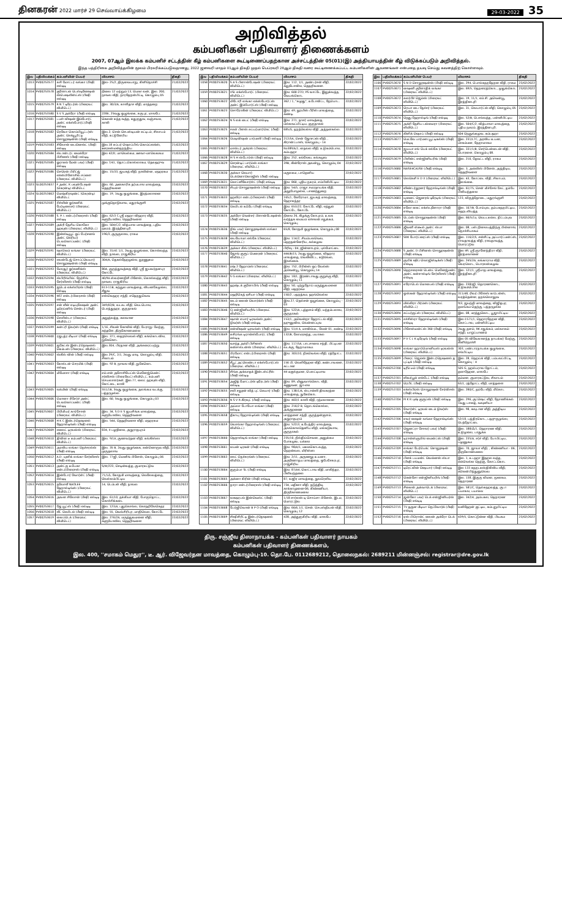தினகரன் 2022 மார்ச் 29 செவ்வாய்க்கிழமை
29-03-2022 35
அறிவித்தல்
கம்பனிகள் பதிவாளர் திணைக்களம்
2007, 07ஆம் இலக்க கம்பனிச் சட்டத்தின் கீழ் கம்பனிகளை கூட்டிணைப்பதற்கான அச்சட்டத்தின் 05(01)(இ) அத்தியாயத்தின் கீழ் விடுக்கப்படும் அறிவித்தல்.
இந்த பத்திரிகை அறிவித்தலின் மூலம் பிரசுரிக்கப்படுவதானது, 2022 ஜனவரி மாதம் 01ஆம் திகதி முதல் பெப்ரவரி 28ஆம் திகதி வரை கூட்டிணைக்கப்பட்ட கம்பனிகளின் ஆவணங்கள் என்பதை தயவு செய்து கவனத்திற் கொள்ளவும்.
| இல | பதிவிலக்கம் | கம்பனியின் பெயர் | விலாசம் | திகதி |
| --- | --- | --- | --- | --- |
| 1013 | PV00253577 | சுசி மோட்டர் லங்கா (பீஷீ) எல்டிடி | இல- 25/2, திருவையாறு, கிளிநொச்சி | 21/02/2022 |
| 1014 | PV00253578 | குளோபல் டெஸ்டினேஷன் ஸ்பெஷலிஸ்ட்ஸ் (பீஷீ) எல்டிடி | நிலை 12 மற்றும் 13, மெகா வன், இல. 200, நாவல வீதி, நாரஹேன்பிட்டி, கொழும்பு 05 | 21/02/2022 |
| 1015 | PV00253579 | R N T டிரேடர்ஸ் (பிரைவட் லிமிடெட்) | இல. 30/3/A, காளிதாச வீதி, மாத்தறை | 21/02/2022 |
| 1016 | PV00253580 | S V S அக்ரோ (பீஷீ) எல்டிடி | 228E, 25வது ஒழுங்கை, சுருபுர, மாலபே. | 21/02/2022 |
| 1017 | PV00253581 | டபள் விஷன் இம்போர்ட் அன்ட் எக்ஸ்போர்ட்(பீஷீ) எல்டிடி | கெலன் கந்த வத்த, கதுருதுவ, வஞ்சவல, காலி | 21/02/2022 |
| 1018 | PV00253582 | ரெவோ கொம்பியூட்டர்ஸ் அன்ட் செக்யூரிட்டி சொலூஷன்ஸ் (பீஷீ) எல்டிடி | இல.2, சென்.செபஸ்டியன் கட்டிடம், சிலாபம் வீதி, கட்டுனேரிய | 21/02/2022 |
| 1019 | PV00253583 | சிலோன் பைனெஸ்ட் (பீஷீ) எல்டிடி | இல.18 சுப்பர் ஷொப்பிங் கொம்ப்ளக்ஸ், ஊரகஸ்மன்ஹந்திய | 21/02/2022 |
| 1020 | PV00253584 | ஸ்டான்டர்ட் மைக்ரோ பிசினஸ் (பீஷீ) எல்டிடி | இல 42/D, மாவெல்கம, ஊவா-மாவெலகம | 21/02/2022 |
| 1021 | PV00253585 | ஓராகல் மேன் பவர் (பீஷீ) எல்டிடி | இல 7/41, தொட்டகொல்லாகம, தெவஹுவ | 21/02/2022 |
| 1022 | PV00253586 | செரென் பிரிட்ஜ் எக்ஸ்பிளோசிவ் சப்ளை (பிரைவட் லிமிடெட்) | இல. 15/33, ஜயகத் வீதி, நாவின்ன, மஹரகம | 21/02/2022 |
| 1023 | GL00253637 | F அன்ட் K பவுன்டேஷன் (கெரன்டி) லிமிடெட் | இல. 60, அனகாரிக தர்மபால மாவத்தை, தெஹிவளை | 22/02/2022 |
| 1024 | GL00253662 | மெஷ்கிரவுண்ட் (கெரன்டி) லிமிடெட் | இல. 19, 1வது ஒழுங்கை, இரத்மலானை | 22/02/2022 |
| 1025 | PV00253587 | ரிச்வின் ஓர்கனிக் பேர்டிலைசர் (பிரைவட் லிமிடெட்) | முக்குதொடுவாவ, மதுரங்குளி | 22/02/2022 |
| 1026 | PV00253588 | S. P. I. என்டர்பிரைசஸ் (பீஷீ) எல்டிடி | இல. 62/3 C ஸ்ரீ மஹா விஹார வீதி, களுபோவில, தெஹிவளை | 22/02/2022 |
| 1027 | PV00253589 | அக்ரி தேசிய கொகோ ஹவுஸ் (பிரைவட் லிமிடெட்) | இல. 504/C/2, வித்யால மாவத்தை, புதிய நகரம், இரத்தினபுரி. | 22/02/2022 |
| 1028 | PV00253590 | இன்ஸ்டியூட் ஒப் பேர்சனல் அன்ட் கெரியர் டெவலொப்மன்ட் (பீஷீ) எல்டிடி | 196/3, குருகுலாவ, ராகம | 22/02/2022 |
| 1029 | PV00253591 | ஷாலெம் லங்கா (பிரைவட் லிமிடெட்) | இல. 31/41 1/1, 2வது ஒழுங்கை, கொஸ்வத்த வீதி, நாவல, ராஜகிரிய | 22/02/2022 |
| 1030 | PV00253592 | எவன்டேஜ் சொப்ட்வெயார் சொலூஷன்ஸ் (பீஷீ) எல்டிடி | 304/A, தெகல்ஹேமுல்ல, லூணுகம | 22/02/2022 |
| 1031 | PV00253593 | மோஆர் ஓர்கனிக்ஸ் (பிரைவட் லிமிடெட்) | 80A, குருந்துவத்தை வீதி, ஸ்ரீ ஜயவர்தனபுர கோட்டே | 22/02/2022 |
| 1032 | PV00253594 | ஸ்பிரிங்பீல்ட் நேர்சிங் சேர்விசஸ் (பீஷீ) எல்டிடி | 40/9A ஸ்வர்ணதிசி பிளேஸ், கொஸ்வத்த வீதி, நாவல, ராஜகிரிய | 22/02/2022 |
| 1033 | PV00253595 | ஐடெம் எக்ஸ்பிரஸ் (பீஷீ) எல்டிடி | 613-11B, கந்துல மாவத்தை, லியனகேமுல்ல, சீதுவ | 22/02/2022 |
| 1034 | PV00253596 | NST என்டர்பிரைசஸ் (பீஷீ) எல்டிடி | எஸ்வெஹர சந்தி, எஹெதுவெவ | 22/02/2022 |
| 1035 | PV00253597 | சன் வீன் எடியுகேஷன் அன்ட் டிரெய்னிங் சென்டர் (பீஷீ) எல்டிடி | 349/02/B, வடகட வீதி, வெடபொல, பொத்துஹர, குருநாகல் | 22/02/2022 |
| 1036 | PV00253598 | செலிஸ்டா (பிரைவட் லிமிடெட்) | அலுத்வத்த, கலவான | 22/02/2022 |
| 1037 | PV00253599 | கன்ட்ரி டுவர்ஸ் (பீஷீ) எல்டிடி | 1/1E, சிவன் கோவில் வீதி, பேராறு- மேற்கு, கந்தளே, திருகோணமலை | 22/02/2022 |
| 1038 | PV00253600 | ரஜபுத்ர மீடியா (பீஷீ) எல்டிடி | இல. 371, ஹைலெவல் வீதி, கங்கொடவில, நுகேகொட | 22/02/2022 |
| 1039 | PV00253601 | ஐகேட்ஸ் இன்டர்நெஷனல் கெம்பஸ் (பிரைவட் லிமிடெட்) | இல.304, பிரதான வீதி, அக்கரைப்பற்று | 22/02/2022 |
| 1040 | PV00253602 | ஸ்கில் வின் (பீஷீ) எல்டிடி | இல 29/C, 2/1, 2வது மாடி, கொழும்பு வீதி, சிலாபம் | 22/02/2022 |
| 1041 | PV00253603 | கோல்டன் செரமிக் (பீஷீ) எல்டிடி | இல. 92 B, நாவல வீதி, நுகேகொட | 22/02/2022 |
| 1042 | PV00253604 | மிமோசா (பீஷீ) எல்டிடி | எம்.என் அசோசியேட்ஸ் மெனேஜ்மென்ட் சர்விசஸ் (பிரைவேட்) லிமிடெட், கம்பனி செயலாளர்கள், இல.77, லைட் ஹவுஸ் வீதி, கோட்டை, காலி | 22/02/2022 |
| 1043 | PV00253605 | லக்மின் (பீஷீ) எல்டிடி | 551/1B, 3வது ஒழுங்கை, தலங்கம வடக்கு, பத்தரமுல்ல | 22/02/2022 |
| 1044 | PV00253606 | மொனா ரிசேர்ச் அன்ட் டெவலொப்மன்ட் (பீஷீ) எல்டிடி | இல. 60, 5வது ஒழுங்கை, கொழும்பு 03 | 22/02/2022 |
| 1045 | PV00253607 | பிரிமியர் கார்சோன் (பிரைவட் லிமிடெட்) | இல. 34, S D E S ஜயசிங்க மாவத்தை, களுபோவில, தெஹிவளை | 22/02/2022 |
| 1046 | PV00253608 | H K C இன்டர்நெஷனல் ஹோல்டிங்ஸ் (பீஷீ) எல்டிடி | இல. 54A, தெஹிவளை வீதி, மஹரகம | 22/02/2022 |
| 1047 | PV00253609 | எலைட் டிரவல்ஸ் (பிரைவட் லிமிடெட்) | 834, II பழநிலை, அநுராதபுரம் | 22/02/2022 |
| 1048 | PV00253610 | திவின டீ கம்பனி (பிரைவட் லிமிடெட்) | இல. 9/1A, குணவர்தன வீதி, கல்கிஸ்ஸ | 22/02/2022 |
| 1049 | PV00253611 | அரலிய லங்கா நெச்சரல்ஸ் (பீஷீ) எல்டிடி | இல. 35 B, 2வது ஒழுங்கை, கன்னொருவ வீதி, முருதலாவ | 22/02/2022 |
| 1050 | PV00253612 | A.D. யுனிக் லங்கா சேர்விசஸ் (பீஷீ) எல்டிடி | இல. 77ஜி, மெனிங் பிளேஸ், கொழும்பு 06 | 22/02/2022 |
| 1051 | PV00253613 | அன்ட்ரு உபேகா என்டர்பிரைசஸ் (பீஷீ) எல்டிடி | S/W/223, செடின்வத்த, குமாரகட்டுவ | 22/02/2022 |
| 1052 | PV00253614 | இன்டோர் வோர்ள்ட் (பீஷீ) எல்டிடி | 71/1ஃ, கோதமி மாவத்தை, வெலேவத்தை, வெல்லம்பிட்டிய | 22/02/2022 |
| 1053 | PV00253615 | நவோலீ NAOLEE ஹோல்டிங்ஸ் (பிரைவட் லிமிடெட்) | 14, டெம்பள் வீதி, நாவல | 22/02/2022 |
| 1054 | PV00253616 | அவன சிலோன் (பீஷீ) எல்டிடி | இல. 61/10, தக்கியா வீதி, போருதொட்ட, கொச்சிக்கடை | 22/02/2022 |
| 1055 | PV00253617 | ஜே யூட்ஸ் (பீஷீ) எல்டிடி | இல. 123/A, புதுகொல்ல, கொஹிலேகெதர | 22/02/2022 |
| 1056 | PV00253618 | லீட் கெபிடல் (பீஷீ) எல்டிடி | இல. 55, வெல்சிரிபுர, மாதிவெல, கோட்டே | 22/02/2022 |
| 1057 | PV00253619 | லைப்டெக் (பிரைவட் லிமிடெட்) | இல. 276/2A, மருத்துவமனை வீதி, களுபோவில, தெஹிவளை | 22/02/2022 |
| இல | பதிவிலக்கம் | கம்பனியின் பெயர் | விலாசம் | திகதி |
| --- | --- | --- | --- | --- |
| 1058 | PV00253620 | S A S பிளான்டேஷன் (பிரைவட் லிமிடெட்) | இல. 112, 1/1, அண்டர்சன் வீதி, கலுபோவில, தெஹிவளை. | 22/02/2022 |
| 1059 | PV00253621 | USL எக்ஸ்போர்ட் (பிரைவட் லிமிடெட்) | இல. 600-27D, PS வாட்டே, இலுக்வத்த, வேயங்கொட | 22/02/2022 |
| 1060 | PV00253622 | மிடோரி லங்கா எக்ஸ்போர்ட்ஸ் அன்ட் இம்போர்ட்ஸ் (பீஷீ) எல்டிடி | 362 / 1, "சுமுது", உடோவிட்ட, நேபொட. | 22/02/2022 |
| 1061 | PV00253623 | சொரோகின் (பிரைவட் லிமிடெட்) | இல. 49, லூயிஸ் பீரிஸ் மாவத்தை, கண்டி. | 22/02/2022 |
| 1062 | PV00253624 | N S லக் பைட் (பீஷீ) எல்டிடி | இல. 271, நாசர் மாவத்தை, மல்லவப்பிட்டிய, குருநாகல் | 22/02/2022 |
| 1063 | PV00253625 | ஈகள் பிளஸ் சுப்பர்மார்கெட் (பீஷீ) எல்டிடி | 685/G, ஹந்வெல்ல வீதி, அத்தனகல்ல. | 22/02/2022 |
| 1064 | PV00253626 | மெடிவிஷன் பார்மஸி (பீஷீ) எல்டிடி | 212/5A, சென் ஜோசப்ஸ் வீதி, , கிரான்ட்பாஸ், கொழும்பு - 14 | 22/02/2022 |
| 1065 | PV00253627 | மாஸ்டர் அக்ரஸ் (பிரைவட் லிமிடெட்) | No389/A/1, நைவல வீதி, உடுகம்பொல, கம்பஹா | 22/02/2022 |
| 1066 | PV00253628 | M S H ஸ்டோர்ஸ் (பீஷீ) எல்டிடி | இல. 252, கல்லேவ, கல்கமுவ | 22/02/2022 |
| 1067 | PV00253629 | செரன்டிப் பார்ம்ஸ் லங்கா (பிரைவட் லிமிடெட்) | 39B, கின்ரோஸ் அவன்யூ, கொழும்பு 04 | 22/02/2022 |
| 1068 | PV00253630 | அக்வா கெயார் டெக்னொலொஜிஸ் (பீஷீ) எல்டிடி | மகுலகம, பாதெனிய | 22/02/2022 |
| 1069 | PV00253631 | கொட்ஸீவோர்ள்ட் (பீஷீ) எல்டிடி | இல. 860, புதிய நகரம், எம்பிலிபிட்டிய | 22/02/2022 |
| 1070 | PV00253632 | சியும் சொலூஷன்ஸ் (பீஷீ) எல்டிடி | இல. 54/5, ராஜா சமரநாயக்க வீதி, அலுபோமுல்ல, பாணந்துறை | 22/02/2022 |
| 1071 | PV00253633 | ஹவிரா என்டர்பிரைசஸ் (பீஷீ) எல்டிடி | 165/1, லேரோமா, ஜயகத் மாவத்தை, ஹோகந்தர | 22/02/2022 |
| 1072 | PV00253634 | கெபிடல் கஃபே (பீஷீ) எல்டிடி | இல. 653/22, கோட்டே வீதி, எத்துல் கோட்டே, கோட்டே | 22/02/2022 |
| 1073 | PV00253635 | அக்ரோ வென்சர் பிளான்டேஷன்ஸ் (பீஷீ) எல்டிடி | நிலை 26, கிழக்கு கோபுரம், உலக வர்த்தக மையம் எச்சலன் சதுக்கம், கொழும்பு | 22/02/2022 |
| 1074 | PV00253636 | நிவ் பவர் சொலூஷன்ஸ் லங்கா (பீஷீ) எல்டிடி | 65/8, கோதமி ஒழுங்கை, கொழும்பு 08 | 22/02/2022 |
| 1075 | PV00253638 | பையோமா.எல்கே (பிரைவட் லிமிடெட்) | இல. 114/2, சியம்பலவெவ, மஹநன்னேரிய, கல்கமுவ | 22/02/2022 |
| 1076 | PV00253639 | அக்வா கிங் (பிரைவட் லிமிடெட்) | பிரிவு - 04, ஜின்னாபுரம், புல்மோட்டை | 22/02/2022 |
| 1077 | PV00253640 | ஜோவ் குரூப் மெரைன் (பிரைவட் லிமிடெட்) | 444/B/15, 2வது ஒழுங்கை, விஹார மாவத்தை, வெலிவிட்ட, கடுவெல, இலங்கை. | 22/02/2022 |
| 1078 | PV00253641 | ரஷ் 2 ஹோம்ஸ் (பிரைவட் லிமிடெட்) | இல. 752, பிரின்ஸ் ஒப் வேல்ஸ் அவென்யூ, கொழும்பு 14 | 22/02/2022 |
| 1079 | PV00253642 | S G லங்கா (பிரைவட் லிமிடெட்) | இல. 18/1, இரண்டாவது குறுக்கு வீதி, கொழும்பு 11 | 22/02/2022 |
| 1080 | PV00253643 | ஹஷ்டக் குளோபிங் (பீஷீ) எல்டிடி | இல. 50, புற்றுநோய் மருத்துவமனை வீதி, மஹரகம | 22/02/2022 |
| 1081 | PV00253644 | மஹிகெத் ஏசியா (பீஷீ) எல்டிடி | 150/2, பஹத்கம, ஹங்வெல்ல | 22/02/2022 |
| 1082 | PV00253645 | டைம் லைன் வொர்க்ஸ் (பீஷீ) எல்டிடி | இல.27, நெல்சன் ஒழுங்கை, கொழும்பு - 03 | 22/02/2022 |
| 1083 | PV00253646 | CJ என்ஜினியரிங் (பிரைவட் லிமிடெட்) | இல. 522/A, புத்தளம் வீதி, யந்தம்பலாவ, குருநாகல் | 22/02/2022 |
| 1084 | PV00253647 | ஷான் எயார் டிரவல்ஸ் அன்ட் டுவர்ஸ் (பீஷீ) எல்டிடி | 153/1, அவென்றா ஹோட்டல் வீதி, ஹுனுவில, வென்னப்புவ | 22/02/2022 |
| 1085 | PV00253648 | என்விஷன் டிரவல்ஸ் (பீஷீ) எல்டிடி | இல. 51/4 A, மாவில்மட, லேன் 01, கண்டி | 22/02/2022 |
| 1086 | PV00253649 | சுசிரங்க டிரான்ஸ்போர்ட் (பீஷீ) எல்டிடி | 132/B, கோமரகந்த, பயாகல | 22/02/2022 |
| 1087 | PV00253650 | வசந்த அக்ரி பிசினஸ் கன்சால்டன்ஸ் (பிரைவட் லிமிடெட்) | இல. 117/5A, பாடசாலை சந்தி, பிட்டிபன வடக்கு, ஹோமாகம. | 22/02/2022 |
| 1088 | PV00253651 | பிரமோட் என்டர்பிரைசஸ் (பீஷீ) எல்டிடி | இல. 303/10, நிகவெல்ல வீதி, ரத்தோட்ட | 22/02/2022 |
| 1089 | PV00253652 | சீபூட் அட்லெண்டா எக்ஸ்போர்ட்ஸ் (பிரைவட் லிமிடெட்) | 156 பி, வெலிஹேன வீதி, கண்டாவளை, கட்டான | 22/02/2022 |
| 1090 | PV00253653 | சிங்க அக்வாதக் இன்டஸ்ட்ரீஸ் (பீஷீ) எல்டிடி | 44 மகுல்தமன, பெலட்டியாவ | 22/02/2022 |
| 1091 | PV00253654 | அஜித் மோட்டர்ஸ் டிரேடர்ஸ் (பீஷீ) எல்டிடி | இல. 89, மினுவாங்கொட வீதி, கணுவன, ஜா-எல | 22/02/2022 |
| 1092 | PV00253655 | சவி சலூன் வித் புட் கெயார் (பீஷீ) எல்டிடி | இல. 138/1/A, ஸ்டான்லி திலகரத்ன மாவத்தை, நுகேகொட | 22/02/2022 |
| 1093 | PV00253656 | N S V R கிரவுட் (பீஷீ) எல்டிடி | இல. 403/1 காலி வீதி, ரத்மலானை | 22/02/2022 |
| 1094 | PV00253657 | அய்லா டோயோ லங்கா (பீஷீ) எல்டிடி | இல. 216/2 B, தொடங்கொல்ல, அக்குறணை | 22/02/2022 |
| 1095 | PV00253658 | தீகாயு ஹோல்டிங்ஸ் (பீஷீ) எல்டிடி | மாத்தளை சந்தி, குருந்தன்குளம், அநுராதபுரம் | 22/02/2022 |
| 1096 | PV00253659 | வொல்கா ஹோல்டிங்ஸ் (பிரைவட் லிமிடெட்) | இல. 522/3, உபேந்திர மாவத்தை, அலகொலதெனிய வீதி, மல்கடுவாவ, குருநாகல் | 22/02/2022 |
| 1097 | PV00253660 | ஹொஸ்டிங் லங்கா (பீஷீ) எல்டிடி | 235/10, நில்திய்செவன, அனுக்கம போகமுவ, யக்கல | 22/02/2022 |
| 1098 | PV00253661 | லயன் டிரகன் (பீஷீ) எல்டிடி | இல. 98/A/1, மகலகொடவத்த, ஹென்வல, மிரிஸ்ஸ | 22/02/2022 |
| 1099 | PV00253663 | எலட் நெச்சுரல்ஸ் (பிரைவட் லிமிடெட்) | இல. 2/11, அருணலு உயனா, அருணோதய மாவத்தை, ஒபேசேகரபுர, ராஜகிரிய | 22/02/2022 |
| 1100 | PV00253664 | குரும்பா SL (பீஷீ) எல்டிடி | இல. 87/A4, கொட்டாவ வீதி, மாகிந்தர, பிலியந்தலை | 22/02/2022 |
| 1101 | PV00253665 | அக்னா கிரின் (பீஷீ) எல்டிடி | 87, வஜிர மாவத்தை, நுவரெலிய | 22/02/2022 |
| 1102 | PV00253666 | நாரா என்டர்பிரைசஸ் (பீஷீ) எல்டிடி | 734, மதினா வீதி, நடுத்தீவு, காக்காமுனை-06, கிண்ணியா, திருகோணமலை | 22/02/2022 |
| 1103 | PV00253667 | லக்ஷரபல் இன்வெஸ்ட் (பீஷீ) எல்டிடி | 1/18 சார்லஸ் டி சொய்சா பிளேஸ், இடம, மொரட்டுவ | 22/02/2022 |
| 1104 | PV00253668 | பேர்ஜிவொன் B P O (பீஷீ) எல்டிடி | இல. 66/6,1/1, சென். செபஸ்தியன் வீதி, கொழும்பு 12 | 22/02/2022 |
| 1105 | PV00253669 | சிஷிசிரிட்டி இன்டர்நெஷனல் (பிரைவட் லிமிடெட்) | 428, அத்துருகிரிய வீதி, மாலபே | 22/02/2022 |
| இல | பதிவிலக்கம் | கம்பனியின் பெயர் | விலாசம் | திகதி |
| --- | --- | --- | --- | --- |
| 1106 | PV00253670 | S N D சொலூஷன்ஸ் (பீஷீ) எல்டிடி | இல. 294, பொல்கஹஹேன வீதி, ராகம | 23/02/2022 |
| 1107 | PV00253671 | ஷைனி குளோதிக் லங்கா (பிரைவட் லிமிடெட்) | இல. 69/5, ஹெனரத்கொட, முதுங்கொட | 23/02/2022 |
| 1108 | PV00253672 | கலர்பீச் ஜெம்ஸ் (பிரைவட் லிமிடெட்) | இல. 19, 11/1, எம்.சி. அவென்யூ, இரத்தினபுரி | 23/02/2022 |
| 1109 | PV00253673 | ரெயா பை நேச்சர் (பிரைவட் லிமிடெட்) | இல. 31, லெயார்ட்ஸ் வீதி, கொழும்பு 05 | 23/02/2022 |
| 1110 | PV00253674 | நெது ஹோல்டிங் (பீஷீ) எல்டிடி | இல. 52/B, பொல்வத்த, பன்னிபிட்டிய | 23/02/2022 |
| 1111 | PV00253675 | அக்ரி தேசிய பல்மைரா (பிரைவட் லிமிடெட்) | இல. 504/C/2, வித்யாலா மாவத்தை, புதிய நகரம், இரத்தினபுரி. | 23/02/2022 |
| 1112 | PV00253676 | கிளிக் ஷொப் (பீஷீ) எல்டிடி | 604 நெதுங்கமுவ, கம்பஹா | 23/02/2022 |
| 1113 | PV00253677 | மெட்வே பார்மஸ யூட்டிகல்ஸ் (பீஷீ) எல்டிடி | இல. 231/L7C, அரலிய உயன, மாகம்மன, ஹோமாகம | 23/02/2022 |
| 1114 | PV00253678 | ஜயயா எல் பெக் எல்கே (பிரைவட் லிமிடெட்) | இல. 331/1/B, செர்பென்டைன் வீதி, பொரளை, கொழும்பு 08. | 23/02/2022 |
| 1115 | PV00253679 | பிலின்ட் என்ஜினியரிங் (பீஷீ) எல்டிடி | இல. 210, தேவட்ட வீதி, ராகம | 23/02/2022 |
| 1116 | PV00253680 | RAISE4CAUSE (பீஷீ) எல்டிடி | இல. 3, அல்விஸ் பிளேஸ், அத்திடிய, தெஹிவளை | 23/02/2022 |
| 1117 | PV00253681 | லெகெசி E D X (பிரைவட் லிமிடெட்) | இல. 43, கோட்டை வீதி, சிலாபம், இலங்கை. | 23/02/2022 |
| 1118 | PV00253682 | விண்டர்லூனர் ஹோல்டிங்ஸ் (பீஷீ) எல்டிடி | இல. 61/75, சென் மிச்சேல் கேட், தம்பே பிலியந்தலை | 23/02/2022 |
| 1119 | PV00253683 | யுனைட் ஜெனரல் டிரேடிங் (பிரைவட் லிமிடெட்) | 123, விருத்தோடை, மதுரங்குளி | 23/02/2022 |
| 1120 | PV00253684 | எகோ கைட் எக்ஸ்புளோரா (பீஷீ) எல்டிடி | இல. 107/B, போம்புவ, தம்பகஹபிட்டிய, கஹடலியத்த | 23/02/2022 |
| 1121 | PV00253685 | டெய்ஸ் சொலூஷன்ஸ் (பீஷீ) எல்டிடி | இல. 66/5/1a, வெபடகல்ல, நிட்டம்புவ | 23/02/2022 |
| 1122 | PV00253686 | ஜீவனி ஸ்கூல் அன்ட் ஸ்பா (பிரைவட் லிமிடெட்) | இல. 08, பஸ் நிலையத்திற்கு பின்னால், நொச்சியாகம | 23/02/2022 |
| 1123 | PV00253687 | SRK போர்ட்ரைட்ஸ் (பீஷீ) எல்டிடி | இல. 116/2/5, சன்சிட்டி அப்பார்ட்மன்ட்ஸ், ராவதாவத்த வீதி, ராவதாவத்த, மொரட்டுவ | 23/02/2022 |
| 1124 | PV00253688 | S அன்ட் D பிசினஸ் சொலூஷன்ஸ் (பீஷீ) எல்டிடி | இல 49, ஸ்ரீ ஞானேந்திரா வீதி, இரத்மலானை | 23/02/2022 |
| 1125 | PV00253689 | குயிக் ஷிப் லொஜிஸ்டிக்ஸ் (பீஷீ) எல்டிடி | இல. 245/2A, கங்காராம வீதி, வெரகொட, பொரலஸ்கமுவ | 23/02/2022 |
| 1126 | PV00253690 | ஹொரைசன் பெஸ்ட் மெனேஜ்மன்ட் அன்ட் கன்சால்டிங் சேர்விசஸ் (பீஷீ) எல்டிடி | இல. 121/1, ஸ்ரீபாத மாவத்தை, இரத்தினபுரி | 23/02/2022 |
| 1127 | PV00253691 | எரோடெல் மொபைல் (பீஷீ) எல்டிடி | இல. 238/ஜி, தொரணகொட, உடுகம்பொல | 23/02/2022 |
| 1128 | PV00253692 | ஒஸ்கன் ஹோல்டிங்ஸ் (பீஷீ) எல்டிடி | 311/48, ரிவர் பிளேஸ் கார்டன்ஸ், வரத்தென்ன, ஹல்லொலுவ | 23/02/2022 |
| 1129 | PV00253693 | மில்கிரா பிர்ம்ஸ் (பிரைவட் லிமிடெட்) | 9/3, ஜயந்தி மாவத்தை, விஜிதபுர, தலங்கம தெற்கு, பத்தரமுல்ல | 23/02/2022 |
| 1130 | PV00253694 | சுப்பர்குட்ஸ் (பிரைவட் லிமிடெட்) | இல. 08, மரத்துகொட, பூஜாபிட்டிய | 23/02/2022 |
| 1131 | PV00253695 | சச்சிஸ்ரா ஹோல்டிங்ஸ் (பீஷீ) எல்டிடி | இல-1571/1, ஹொரஹேன வீதி, கொட்டாவ, பன்னிபிட்டிய | 23/02/2022 |
| 1132 | PV00253696 | பிளேஸ்மன்ட்ஸ் 360 (பீஷீ) எல்டிடி | 2வது தளம், RK சதுக்கம், மல்லாகம் சந்தி, யாழ்ப்பாணம் | 23/02/2022 |
| 1133 | PV00253697 | P V C L K டிரேடிங் (பீஷீ) எல்டிடி | இல 05 விவேகானந்த நாயக்கர் மேற்கு, கிளிநொச்சி | 23/02/2022 |
| 1134 | PV00253698 | லங்கா ஹார்மொனியஸ் டிரவல்ஸ் (பிரைவட் லிமிடெட்) | 303, பண்டாரநாயக்க ஒழுங்கை, எல்பிட்டிய | 23/02/2022 |
| 1135 | PV00253699 | பிரைட் ஜெம்ஸ் இன்டர்நெஷனல் த புட்டிக் (பீஷீ) எல்டிடி | இல. 28, ஹெய்க் வீதி, பம்பலப்பிட்டி, கொழும்பு - 4 | 23/02/2022 |
| 1136 | PV00253700 | டிரீம் டீம் (பீஷீ) எல்டிடி | 505 G, ஹல்பராவ தோட்டம், தலாஹேன, மாலபே | 23/02/2022 |
| 1137 | PV00253701 | லிவர்பூல் எஸ்டேட் (பீஷீ) எல்டிடி | தம்மன, குமாரகட்டுவ, சிலாபம் | 23/02/2022 |
| 1138 | PV00253702 | ரெபிட் (பீஷீ) எல்டிடி | 63/1, ரத்தோட்ட வீதி, மாத்தளை | 23/02/2022 |
| 1139 | PV00253703 | எக்ஸ்பிரஸ் சொலூஷன் சேர்விசஸ் (பீஷீ) எல்டிடி | இல. 280/C, தம்பே வீதி, மீகொட | 23/02/2022 |
| 1140 | PV00253704 | M K R புஷ் குரூப்ஸ் (பீஷீ) எல்டிடி | இல. 296, குட்ஷெட் வீதி, தோணிக்கல் 1வது பாதை, வவுனியா | 23/02/2022 |
| 1141 | PV00253705 | வோர்ள்ட் டிரவல் டைம் டுவர்ஸ் (பீஷீ) எல்டிடி | இல. 98, கவுடான வீதி, அத்திடிய | 23/02/2022 |
| 1142 | PV00253706 | எவர் ஷைன் லங்கா ஹோல்டிங்ஸ் (பீஷீ) எல்டிடி | 52/18, பத்திரகொட, பஹுருமுல்ல, பெந்தோட்டை | 23/02/2022 |
| 1143 | PV00253707 | ஜெனட்ரா சோலர் பவர் (பீஷீ) எல்டிடி | இல. 188/ஃ/1, ஹொரண வீதி, உடுமுல்ல, பாதுக்க | 23/02/2022 |
| 1144 | PV00253708 | டிரான்ஸ்குயில் மைன்ட்ஸ் (பீஷீ) எல்டிடி | இல. 235/A, சர்ச் வீதி, போபிட்டிய, பமுனுகம | 23/02/2022 |
| 1145 | PV00253709 | லங்கா பேர்பெக்ட் சொலூஷன் (பீஷீ) எல்டிடி | இல. 70, ஜாவா வீதி, , கிண்ணியா - 06, திருகோணமலை | 23/02/2022 |
| 1146 | PV00253710 | பிளக் டயமன்ட் வெல்னஸ் ஸ்பா (பீஷீ) எல்டிடி | இல. 1, உடஹா இஹல வத்த, கல்லெல்ல தெற்கு, கோட்டகொட | 23/02/2022 |
| 1147 | PV00253711 | டிரெட்வின் ஷெயார் (பீஷீ) எல்டிடி | இல 133 கஹடகஸ்திகிலிய வீதி, கலென்பிந்துனுவெவ | 23/02/2022 |
| 1148 | PV00253712 | கென்சோ என்ஜினியரிங் (பீஷீ) எல்டிடி | இல. 138, இகுரு விமன, மூனகம, ஹொரண | 23/02/2022 |
| 1149 | PV00253713 | சீலைன் அக்வாடெக் (பிரைவட் லிமிடெட்) | இல. 581/C, தெல்கஹவத்த, குடா பயாகல, பயாகல | 23/02/2022 |
| 1150 | PV00253714 | ஜன்கோ பவர் டெக் என்ஜினியர்ஸ் (பீஷீ) எல்டிடி | இல. 342/4, அம்பகல, ஹொரண | 23/02/2022 |
| 1151 | PV00253715 | TV தகுன மீடியா நெட்வோர்க் (பீஷீ) எல்டிடி | வலிஹேன் குட்டிய, கம்புறுபிட்டிய | 23/02/2022 |
| 1152 | PV00253716 | ஏஸ் பிரொன்ட் லைன் அக்ரோ டெக் (பிரைவட் லிமிடெட்) | 439/5, கொட்டுன்ன வீதி, பியகம | 23/02/2022 |
திரு. சஞ்ஜீவ திஸாநாயக்க - கம்பனிகள் பதிவாளர் நாயகம்
கம்பனிகள் பதிவாளர் திணைக்களம்,
இல. 400, ''சமாகம் மெதுர'', டீ. ஆர். விஜேவர்தன மாவத்தை, கொழும்பு-10. தொ.பே. 0112689212, தொலைநகல்: 2689211 மின்னஞ்சல்: registrar@dre.gov.lk